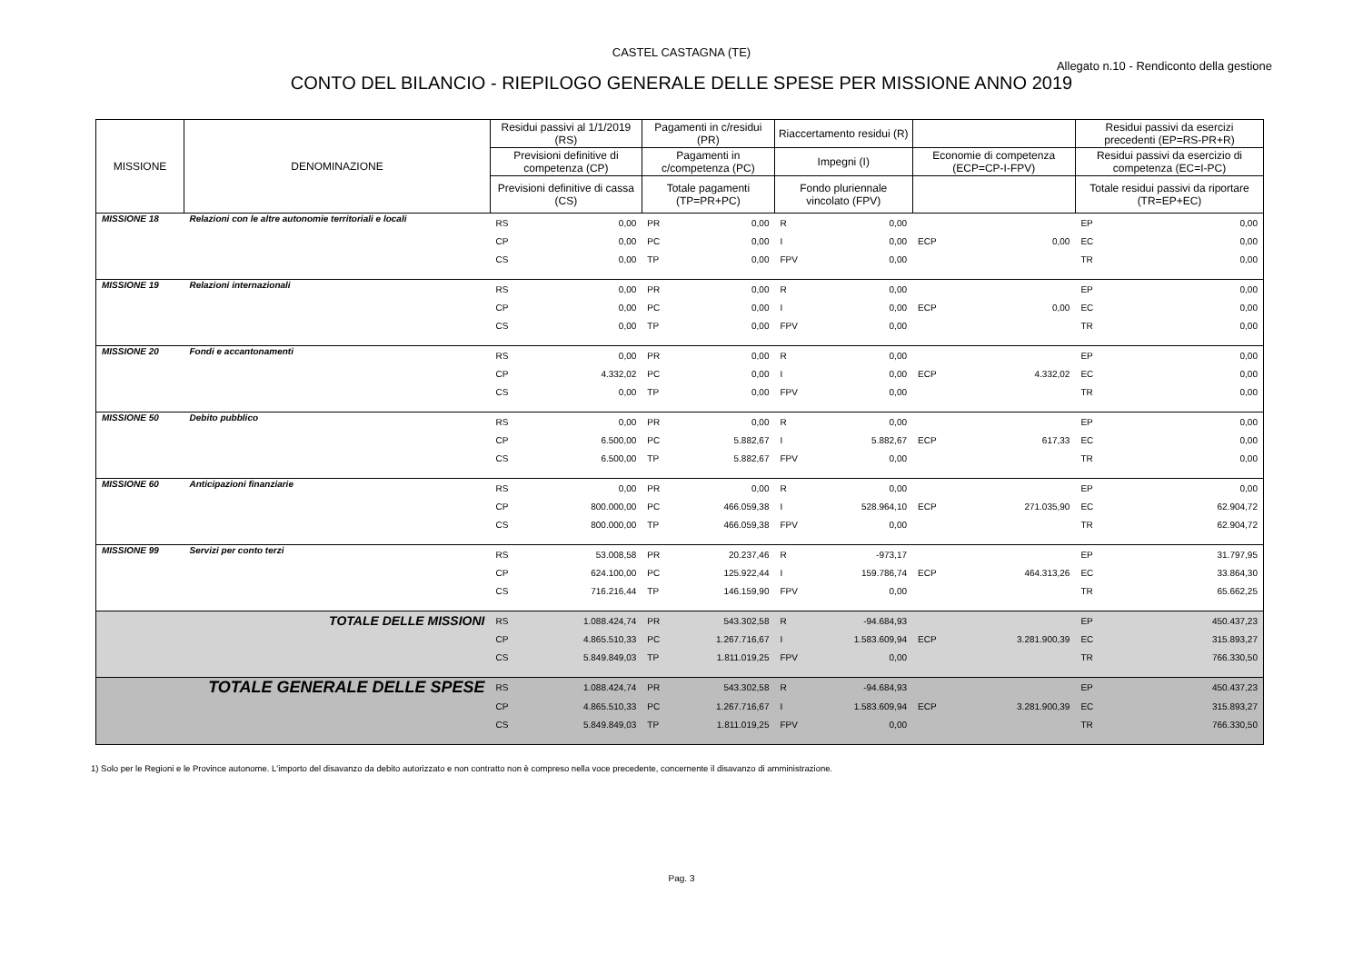CASTEL CASTAGNA (TE)
Allegato n.10 - Rendiconto della gestione
CONTO DEL BILANCIO - RIEPILOGO GENERALE DELLE SPESE PER MISSIONE ANNO 2019
| MISSIONE | DENOMINAZIONE | Residui passivi al 1/1/2019 (RS) | | Pagamenti in c/residui (PR) | | Riaccertamento residui (R) | | | | Residui passivi da esercizi precedenti (EP=RS-PR+R) | |
| --- | --- | --- | --- | --- | --- | --- | --- | --- | --- | --- | --- |
| | | Previsioni definitive di competenza (CP) | | Pagamenti in c/competenza (PC) | | Impegni (I) | | Economie di competenza (ECP=CP-I-FPV) | | Residui passivi da esercizio di competenza (EC=I-PC) | |
| | | Previsioni definitive di cassa (CS) | | Totale pagamenti (TP=PR+PC) | | Fondo pluriennale vincolato (FPV) | | | | Totale residui passivi da riportare (TR=EP+EC) | |
| MISSIONE 18 | Relazioni con le altre autonomie territoriali e locali | RS | 0,00 | PR | 0,00 | R | 0,00 | | | EP | 0,00 |
| | | CP | 0,00 | PC | 0,00 | I | 0,00 | ECP | 0,00 | EC | 0,00 |
| | | CS | 0,00 | TP | 0,00 | FPV | 0,00 | | | TR | 0,00 |
| MISSIONE 19 | Relazioni internazionali | RS | 0,00 | PR | 0,00 | R | 0,00 | | | EP | 0,00 |
| | | CP | 0,00 | PC | 0,00 | I | 0,00 | ECP | 0,00 | EC | 0,00 |
| | | CS | 0,00 | TP | 0,00 | FPV | 0,00 | | | TR | 0,00 |
| MISSIONE 20 | Fondi e accantonamenti | RS | 0,00 | PR | 0,00 | R | 0,00 | | | EP | 0,00 |
| | | CP | 4.332,02 | PC | 0,00 | I | 0,00 | ECP | 4.332,02 | EC | 0,00 |
| | | CS | 0,00 | TP | 0,00 | FPV | 0,00 | | | TR | 0,00 |
| MISSIONE 50 | Debito pubblico | RS | 0,00 | PR | 0,00 | R | 0,00 | | | EP | 0,00 |
| | | CP | 6.500,00 | PC | 5.882,67 | I | 5.882,67 | ECP | 617,33 | EC | 0,00 |
| | | CS | 6.500,00 | TP | 5.882,67 | FPV | 0,00 | | | TR | 0,00 |
| MISSIONE 60 | Anticipazioni finanziarie | RS | 0,00 | PR | 0,00 | R | 0,00 | | | EP | 0,00 |
| | | CP | 800.000,00 | PC | 466.059,38 | I | 528.964,10 | ECP | 271.035,90 | EC | 62.904,72 |
| | | CS | 800.000,00 | TP | 466.059,38 | FPV | 0,00 | | | TR | 62.904,72 |
| MISSIONE 99 | Servizi per conto terzi | RS | 53.008,58 | PR | 20.237,46 | R | -973,17 | | | EP | 31.797,95 |
| | | CP | 624.100,00 | PC | 125.922,44 | I | 159.786,74 | ECP | 464.313,26 | EC | 33.864,30 |
| | | CS | 716.216,44 | TP | 146.159,90 | FPV | 0,00 | | | TR | 65.662,25 |
| TOTALE DELLE MISSIONI | | RS | 1.088.424,74 | PR | 543.302,58 | R | -94.684,93 | | | EP | 450.437,23 |
| | | CP | 4.865.510,33 | PC | 1.267.716,67 | I | 1.583.609,94 | ECP | 3.281.900,39 | EC | 315.893,27 |
| | | CS | 5.849.849,03 | TP | 1.811.019,25 | FPV | 0,00 | | | TR | 766.330,50 |
| TOTALE GENERALE DELLE SPESE | | RS | 1.088.424,74 | PR | 543.302,58 | R | -94.684,93 | | | EP | 450.437,23 |
| | | CP | 4.865.510,33 | PC | 1.267.716,67 | I | 1.583.609,94 | ECP | 3.281.900,39 | EC | 315.893,27 |
| | | CS | 5.849.849,03 | TP | 1.811.019,25 | FPV | 0,00 | | | TR | 766.330,50 |
1) Solo per le Regioni e le Province autonome. L'importo del disavanzo da debito autorizzato e non contratto non è compreso nella voce precedente, concernente il disavanzo di amministrazione.
Pag. 3